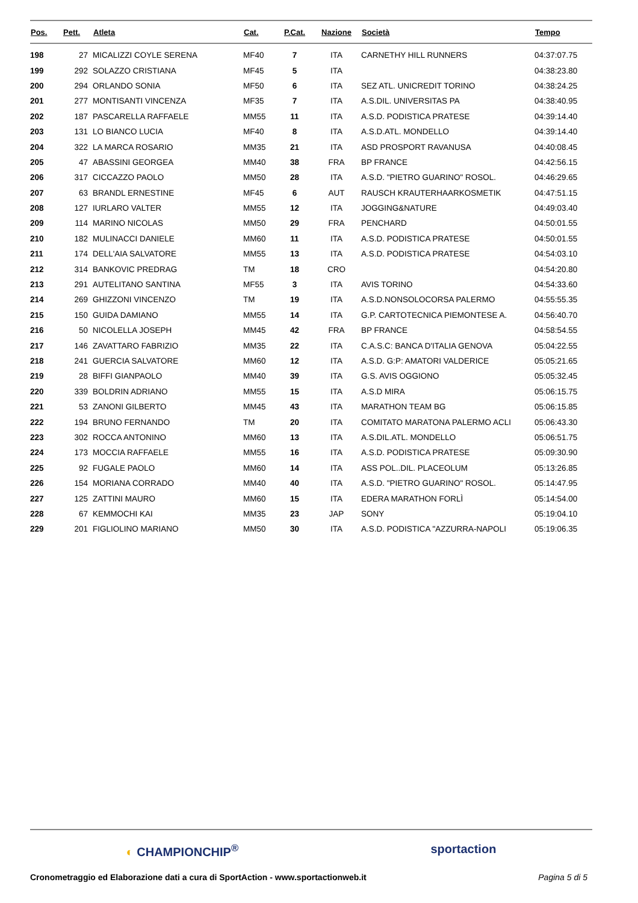| Pos. | Pett. | Atleta | Cat. | P.Cat. | Nazione | Società | Tempo |
| --- | --- | --- | --- | --- | --- | --- | --- |
| 198 | 27 | MICALIZZI COYLE SERENA | MF40 | 7 | ITA | CARNETHY HILL RUNNERS | 04:37:07.75 |
| 199 | 292 | SOLAZZO CRISTIANA | MF45 | 5 | ITA | | 04:38:23.80 |
| 200 | 294 | ORLANDO SONIA | MF50 | 6 | ITA | SEZ ATL. UNICREDIT TORINO | 04:38:24.25 |
| 201 | 277 | MONTISANTI VINCENZA | MF35 | 7 | ITA | A.S.DIL. UNIVERSITAS PA | 04:38:40.95 |
| 202 | 187 | PASCARELLA RAFFAELE | MM55 | 11 | ITA | A.S.D. PODISTICA PRATESE | 04:39:14.40 |
| 203 | 131 | LO BIANCO LUCIA | MF40 | 8 | ITA | A.S.D.ATL. MONDELLO | 04:39:14.40 |
| 204 | 322 | LA MARCA ROSARIO | MM35 | 21 | ITA | ASD PROSPORT RAVANUSA | 04:40:08.45 |
| 205 | 47 | ABASSINI GEORGEA | MM40 | 38 | FRA | BP FRANCE | 04:42:56.15 |
| 206 | 317 | CICCAZZO PAOLO | MM50 | 28 | ITA | A.S.D. "PIETRO GUARINO" ROSOL. | 04:46:29.65 |
| 207 | 63 | BRANDL ERNESTINE | MF45 | 6 | AUT | RAUSCH KRAUTERHAARKOSMETIK | 04:47:51.15 |
| 208 | 127 | IURLARO VALTER | MM55 | 12 | ITA | JOGGING&NATURE | 04:49:03.40 |
| 209 | 114 | MARINO NICOLAS | MM50 | 29 | FRA | PENCHARD | 04:50:01.55 |
| 210 | 182 | MULINACCI DANIELE | MM60 | 11 | ITA | A.S.D. PODISTICA PRATESE | 04:50:01.55 |
| 211 | 174 | DELL'AIA SALVATORE | MM55 | 13 | ITA | A.S.D. PODISTICA PRATESE | 04:54:03.10 |
| 212 | 314 | BANKOVIC PREDRAG | TM | 18 | CRO | | 04:54:20.80 |
| 213 | 291 | AUTELITANO SANTINA | MF55 | 3 | ITA | AVIS TORINO | 04:54:33.60 |
| 214 | 269 | GHIZZONI VINCENZO | TM | 19 | ITA | A.S.D.NONSOLOCORSA PALERMO | 04:55:55.35 |
| 215 | 150 | GUIDA DAMIANO | MM55 | 14 | ITA | G.P. CARTOTECNICA PIEMONTESE A. | 04:56:40.70 |
| 216 | 50 | NICOLELLA JOSEPH | MM45 | 42 | FRA | BP FRANCE | 04:58:54.55 |
| 217 | 146 | ZAVATTARO FABRIZIO | MM35 | 22 | ITA | C.A.S.C: BANCA D'ITALIA GENOVA | 05:04:22.55 |
| 218 | 241 | GUERCIA SALVATORE | MM60 | 12 | ITA | A.S.D. G:P: AMATORI VALDERICE | 05:05:21.65 |
| 219 | 28 | BIFFI GIANPAOLO | MM40 | 39 | ITA | G.S. AVIS OGGIONO | 05:05:32.45 |
| 220 | 339 | BOLDRIN ADRIANO | MM55 | 15 | ITA | A.S.D MIRA | 05:06:15.75 |
| 221 | 53 | ZANONI GILBERTO | MM45 | 43 | ITA | MARATHON TEAM BG | 05:06:15.85 |
| 222 | 194 | BRUNO FERNANDO | TM | 20 | ITA | COMITATO MARATONA PALERMO ACLI | 05:06:43.30 |
| 223 | 302 | ROCCA ANTONINO | MM60 | 13 | ITA | A.S.DIL.ATL. MONDELLO | 05:06:51.75 |
| 224 | 173 | MOCCIA RAFFAELE | MM55 | 16 | ITA | A.S.D. PODISTICA PRATESE | 05:09:30.90 |
| 225 | 92 | FUGALE PAOLO | MM60 | 14 | ITA | ASS POL..DIL. PLACEOLUM | 05:13:26.85 |
| 226 | 154 | MORIANA CORRADO | MM40 | 40 | ITA | A.S.D. "PIETRO GUARINO" ROSOL. | 05:14:47.95 |
| 227 | 125 | ZATTINI MAURO | MM60 | 15 | ITA | EDERA MARATHON FORLÌ | 05:14:54.00 |
| 228 | 67 | KEMMOCHI KAI | MM35 | 23 | JAP | SONY | 05:19:04.10 |
| 229 | 201 | FIGLIOLINO MARIANO | MM50 | 30 | ITA | A.S.D. PODISTICA "AZZURRA-NAPOLI | 05:19:06.35 |
◐ CHAMPIONCHIP<sup>®</sup> sportaction
Cronometraggio ed Elaborazione dati a cura di SportAction - www.sportactionweb.it Pagina 5 di 5